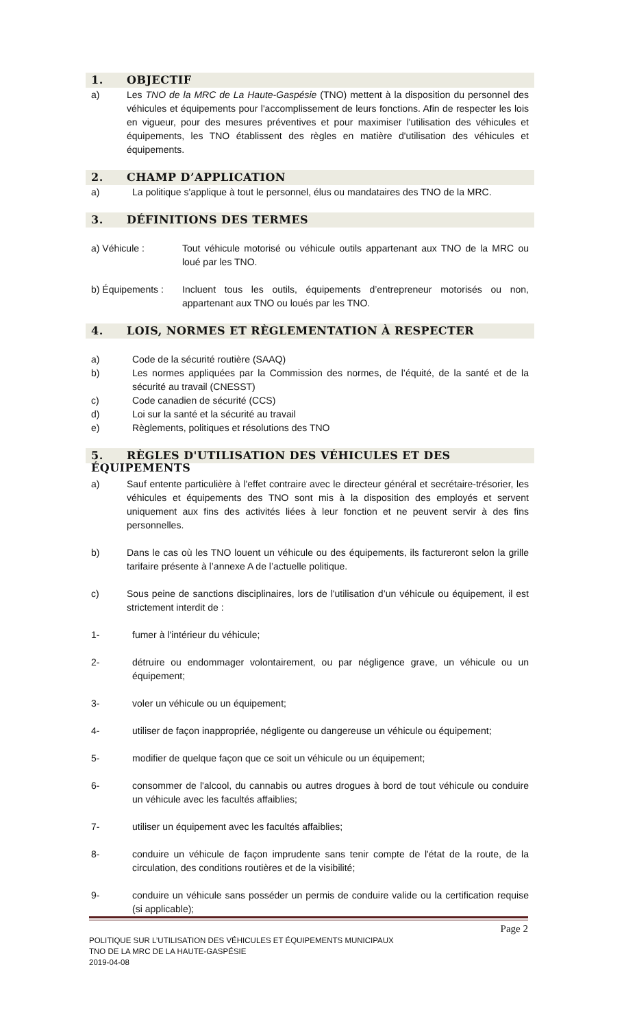1. OBJECTIF
a) Les TNO de la MRC de La Haute-Gaspésie (TNO) mettent à la disposition du personnel des véhicules et équipements pour l'accomplissement de leurs fonctions. Afin de respecter les lois en vigueur, pour des mesures préventives et pour maximiser l'utilisation des véhicules et équipements, les TNO établissent des règles en matière d'utilisation des véhicules et équipements.
2. CHAMP D’APPLICATION
a) La politique s'applique à tout le personnel, élus ou mandataires des TNO de la MRC.
3. DÉFINITIONS DES TERMES
a) Véhicule : Tout véhicule motorisé ou véhicule outils appartenant aux TNO de la MRC ou loué par les TNO.
b) Équipements :
Incluent tous les outils, équipements d’entrepreneur motorisés ou non, appartenant aux TNO ou loués par les TNO.
4. LOIS, NORMES ET RÈGLEMENTATION À RESPECTER
a) Code de la sécurité routière (SAAQ)
b) Les normes appliquées par la Commission des normes, de l’équité, de la santé et de la sécurité au travail (CNESST)
c) Code canadien de sécurité (CCS)
d) Loi sur la santé et la sécurité au travail
e) Règlements, politiques et résolutions des TNO
5. RÈGLES D'UTILISATION DES VÉHICULES ET DES ÉQUIPEMENTS
a) Sauf entente particulière à l'effet contraire avec le directeur général et secrétaire-trésorier, les véhicules et équipements des TNO sont mis à la disposition des employés et servent uniquement aux fins des activités liées à leur fonction et ne peuvent servir à des fins personnelles.
b) Dans le cas où les TNO louent un véhicule ou des équipements, ils factureront selon la grille tarifaire présente à l’annexe A de l’actuelle politique.
c) Sous peine de sanctions disciplinaires, lors de l'utilisation d’un véhicule ou équipement, il est strictement interdit de :
1- fumer à l'intérieur du véhicule;
2- détruire ou endommager volontairement, ou par négligence grave, un véhicule ou un équipement;
3- voler un véhicule ou un équipement;
4- utiliser de façon inappropriée, négligente ou dangereuse un véhicule ou équipement;
5- modifier de quelque façon que ce soit un véhicule ou un équipement;
6- consommer de l'alcool, du cannabis ou autres drogues à bord de tout véhicule ou conduire un véhicule avec les facultés affaiblies;
7- utiliser un équipement avec les facultés affaiblies;
8- conduire un véhicule de façon imprudente sans tenir compte de l'état de la route, de la circulation, des conditions routières et de la visibilité;
9- conduire un véhicule sans posséder un permis de conduire valide ou la certification requise (si applicable);
Page 2
POLITIQUE SUR L’UTILISATION DES VÉHICULES ET ÉQUIPEMENTS MUNICIPAUX
TNO DE LA MRC DE LA HAUTE-GASPÉSIE
2019-04-08